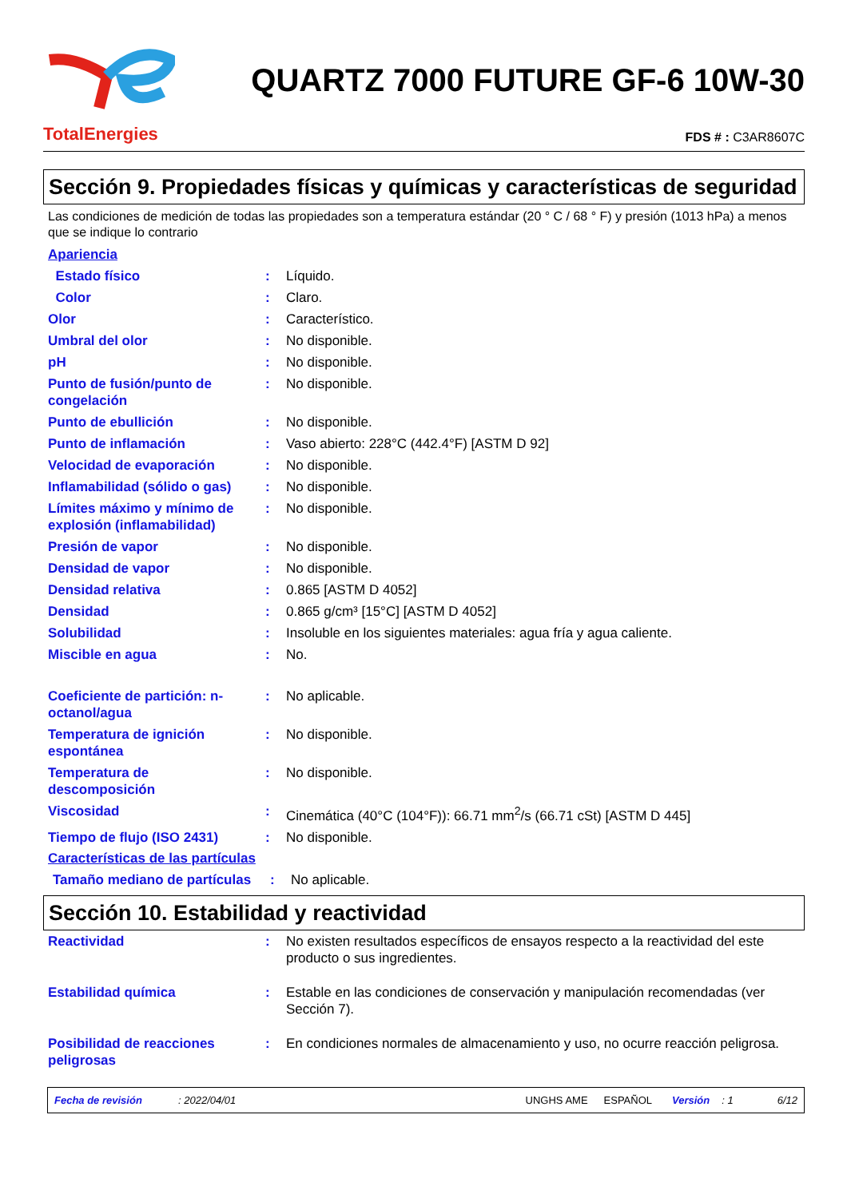TotalEnergies
QUARTZ 7000 FUTURE GF-6 10W-30
FDS # : C3AR8607C
Sección 9. Propiedades físicas y químicas y características de seguridad
Las condiciones de medición de todas las propiedades son a temperatura estándar (20 ° C / 68 ° F) y presión (1013 hPa) a menos que se indique lo contrario
Apariencia
| Estado físico | : | Líquido. |
| Color | : | Claro. |
| Olor | : | Característico. |
| Umbral del olor | : | No disponible. |
| pH | : | No disponible. |
| Punto de fusión/punto de congelación | : | No disponible. |
| Punto de ebullición | : | No disponible. |
| Punto de inflamación | : | Vaso abierto: 228°C (442.4°F) [ASTM D 92] |
| Velocidad de evaporación | : | No disponible. |
| Inflamabilidad (sólido o gas) | : | No disponible. |
| Límites máximo y mínimo de explosión (inflamabilidad) | : | No disponible. |
| Presión de vapor | : | No disponible. |
| Densidad de vapor | : | No disponible. |
| Densidad relativa | : | 0.865 [ASTM D 4052] |
| Densidad | : | 0.865 g/cm³ [15°C] [ASTM D 4052] |
| Solubilidad | : | Insoluble en los siguientes materiales: agua fría y agua caliente. |
| Miscible en agua | : | No. |
| Coeficiente de partición: n-octanol/agua | : | No aplicable. |
| Temperatura de ignición espontánea | : | No disponible. |
| Temperatura de descomposición | : | No disponible. |
| Viscosidad | : | Cinemática (40°C (104°F)): 66.71 mm<sup>2</sup>/s (66.71 cSt) [ASTM D 445] |
| Tiempo de flujo (ISO 2431) | : | No disponible. |
Características de las partículas
| Tamaño mediano de partículas | : | No aplicable. |
Sección 10. Estabilidad y reactividad
| Reactividad | : | No existen resultados específicos de ensayos respecto a la reactividad del este producto o sus ingredientes. |
| Estabilidad química | : | Estable en las condiciones de conservación y manipulación recomendadas (ver Sección 7). |
| Posibilidad de reacciones peligrosas | : | En condiciones normales de almacenamiento y uso, no ocurre reacción peligrosa. |
Fecha de revisión: 2022/04/01 UNGHS AME ESPAÑOL Versión: 1 6/12